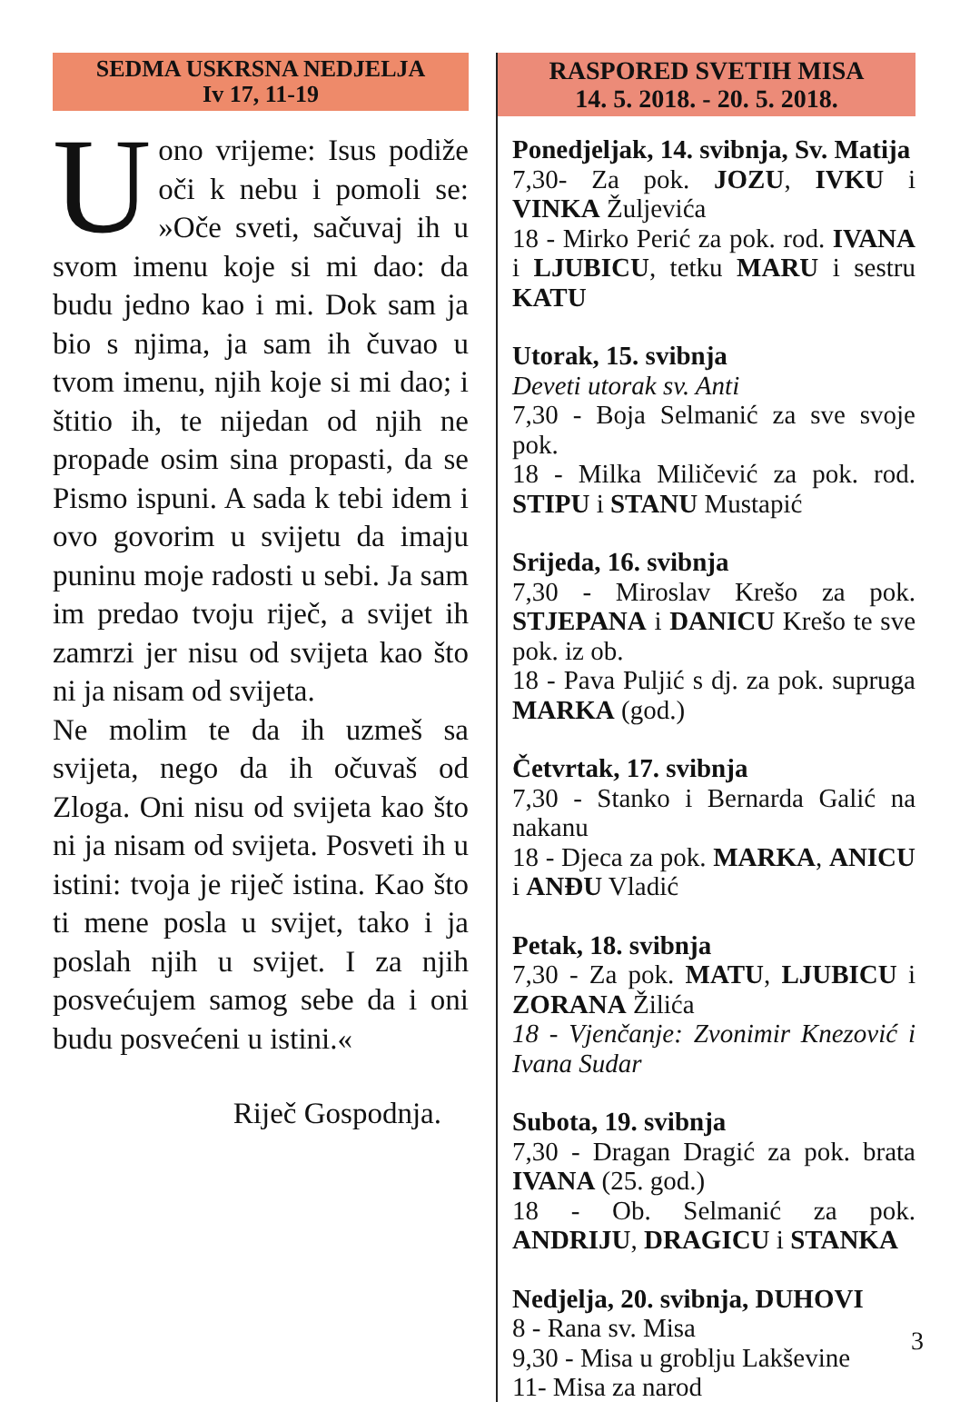SEDMA USKRSNA NEDJELJA
Iv 17, 11-19
Uono vrijeme: Isus podiže oči k nebu i pomoli se: »Oče sveti, sačuvaj ih u svom imenu koje si mi dao: da budu jedno kao i mi. Dok sam ja bio s njima, ja sam ih čuvao u tvom imenu, njih koje si mi dao; i štitio ih, te nijedan od njih ne propade osim sina propasti, da se Pismo ispuni. A sada k tebi idem i ovo govorim u svijetu da imaju puninu moje radosti u sebi. Ja sam im predao tvoju riječ, a svijet ih zamrzi jer nisu od svijeta kao što ni ja nisam od svijeta.
Ne molim te da ih uzmeš sa svijeta, nego da ih očuvaš od Zloga. Oni nisu od svijeta kao što ni ja nisam od svijeta. Posveti ih u istini: tvoja je riječ istina. Kao što ti mene posla u svijet, tako i ja poslah njih u svijet. I za njih posvećujem samog sebe da i oni budu posvećeni u istini.«
Riječ Gospodnja.
RASPORED SVETIH MISA
14. 5. 2018. - 20. 5. 2018.
Ponedjeljak, 14. svibnja, Sv. Matija
7,30- Za pok. JOZU, IVKU i VINKA Žuljevića
18 - Mirko Perić za pok. rod. IVANA i LJUBICU, tetku MARU i sestru KATU
Utorak, 15. svibnja
Deveti utorak sv. Anti
7,30 - Boja Selmanić za sve svoje pok.
18 - Milka Miličević za pok. rod. STIPU i STANU Mustapić
Srijeda, 16. svibnja
7,30 - Miroslav Krešo za pok. STJEPANA i DANICU Krešo te sve pok. iz ob.
18 - Pava Puljić s dj. za pok. supruga MARKA (god.)
Četvrtak, 17. svibnja
7,30 - Stanko i Bernarda Galić na nakanu
18 - Djeca za pok. MARKA, ANICU i ANĐU Vladić
Petak, 18. svibnja
7,30 - Za pok. MATU, LJUBICU i ZORANA Žilića
18 - Vjenčanje: Zvonimir Knezović i Ivana Sudar
Subota, 19. svibnja
7,30 - Dragan Dragić za pok. brata IVANA (25. god.)
18 - Ob. Selmanić za pok. ANDRIJU, DRAGICU i STANKA
Nedjelja, 20. svibnja, DUHOVI
8 - Rana sv. Misa
9,30 - Misa u groblju Lakševine
11- Misa za narod
3